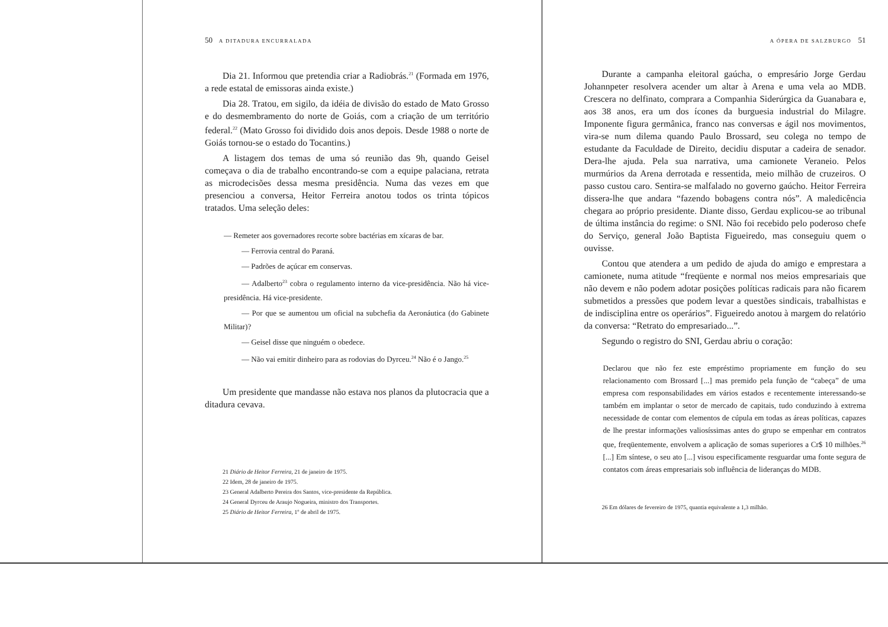50 A DITADURA ENCURRALADA
Dia 21. Informou que pretendia criar a Radiobrás.<sup>21</sup> (Formada em 1976, a rede estatal de emissoras ainda existe.)
Dia 28. Tratou, em sigilo, da idéia de divisão do estado de Mato Grosso e do desmembramento do norte de Goiás, com a criação de um território federal.<sup>22</sup> (Mato Grosso foi dividido dois anos depois. Desde 1988 o norte de Goiás tornou-se o estado do Tocantins.)
A listagem dos temas de uma só reunião das 9h, quando Geisel começava o dia de trabalho encontrando-se com a equipe palaciana, retrata as microdecisões dessa mesma presidência. Numa das vezes em que presenciou a conversa, Heitor Ferreira anotou todos os trinta tópicos tratados. Uma seleção deles:
— Remeter aos governadores recorte sobre bactérias em xícaras de bar.
— Ferrovia central do Paraná.
— Padrões de açúcar em conservas.
— Adalberto<sup>23</sup> cobra o regulamento interno da vice-presidência. Não há vice-presidência. Há vice-presidente.
— Por que se aumentou um oficial na subchefia da Aeronáutica (do Gabinete Militar)?
— Geisel disse que ninguém o obedece.
— Não vai emitir dinheiro para as rodovias do Dyrceu.<sup>24</sup> Não é o Jango.<sup>25</sup>
Um presidente que mandasse não estava nos planos da plutocracia que a ditadura cevava.
21 Diário de Heitor Ferreira, 21 de janeiro de 1975.
22 Idem, 28 de janeiro de 1975.
23 General Adalberto Pereira dos Santos, vice-presidente da República.
24 General Dyrceu de Araujo Nogueira, ministro dos Transportes.
25 Diário de Heitor Ferreira, 1º de abril de 1975.
A ÓPERA DE SALZBURGO 51
Durante a campanha eleitoral gaúcha, o empresário Jorge Gerdau Johannpeter resolvera acender um altar à Arena e uma vela ao MDB. Crescera no delfinato, comprara a Companhia Siderúrgica da Guanabara e, aos 38 anos, era um dos ícones da burguesia industrial do Milagre. Imponente figura germânica, franco nas conversas e ágil nos movimentos, vira-se num dilema quando Paulo Brossard, seu colega no tempo de estudante da Faculdade de Direito, decidiu disputar a cadeira de senador. Dera-lhe ajuda. Pela sua narrativa, uma camionete Veraneio. Pelos murmúrios da Arena derrotada e ressentida, meio milhão de cruzeiros. O passo custou caro. Sentira-se malfalado no governo gaúcho. Heitor Ferreira dissera-lhe que andara “fazendo bobagens contra nós”. A maledicência chegara ao próprio presidente. Diante disso, Gerdau explicou-se ao tribunal de última instância do regime: o SNI. Não foi recebido pelo poderoso chefe do Serviço, general João Baptista Figueiredo, mas conseguiu quem o ouvisse.
Contou que atendera a um pedido de ajuda do amigo e emprestara a camionete, numa atitude “freqüente e normal nos meios empresariais que não devem e não podem adotar posições políticas radicais para não ficarem submetidos a pressões que podem levar a questões sindicais, trabalhistas e de indisciplina entre os operários”. Figueiredo anotou à margem do relatório da conversa: “Retrato do empresariado...”.
Segundo o registro do SNI, Gerdau abriu o coração:
Declarou que não fez este empréstimo propriamente em função do seu relacionamento com Brossard [...] mas premido pela função de “cabeça” de uma empresa com responsabilidades em vários estados e recentemente interessando-se também em implantar o setor de mercado de capitais, tudo conduzindo à extrema necessidade de contar com elementos de cúpula em todas as áreas políticas, capazes de lhe prestar informações valiosíssimas antes do grupo se empenhar em contratos que, freqüentemente, envolvem a aplicação de somas superiores a Cr$ 10 milhões.<sup>26</sup> [...] Em síntese, o seu ato [...] visou especificamente resguardar uma fonte segura de contatos com áreas empresariais sob influência de lideranças do MDB.
26 Em dólares de fevereiro de 1975, quantia equivalente a 1,3 milhão.